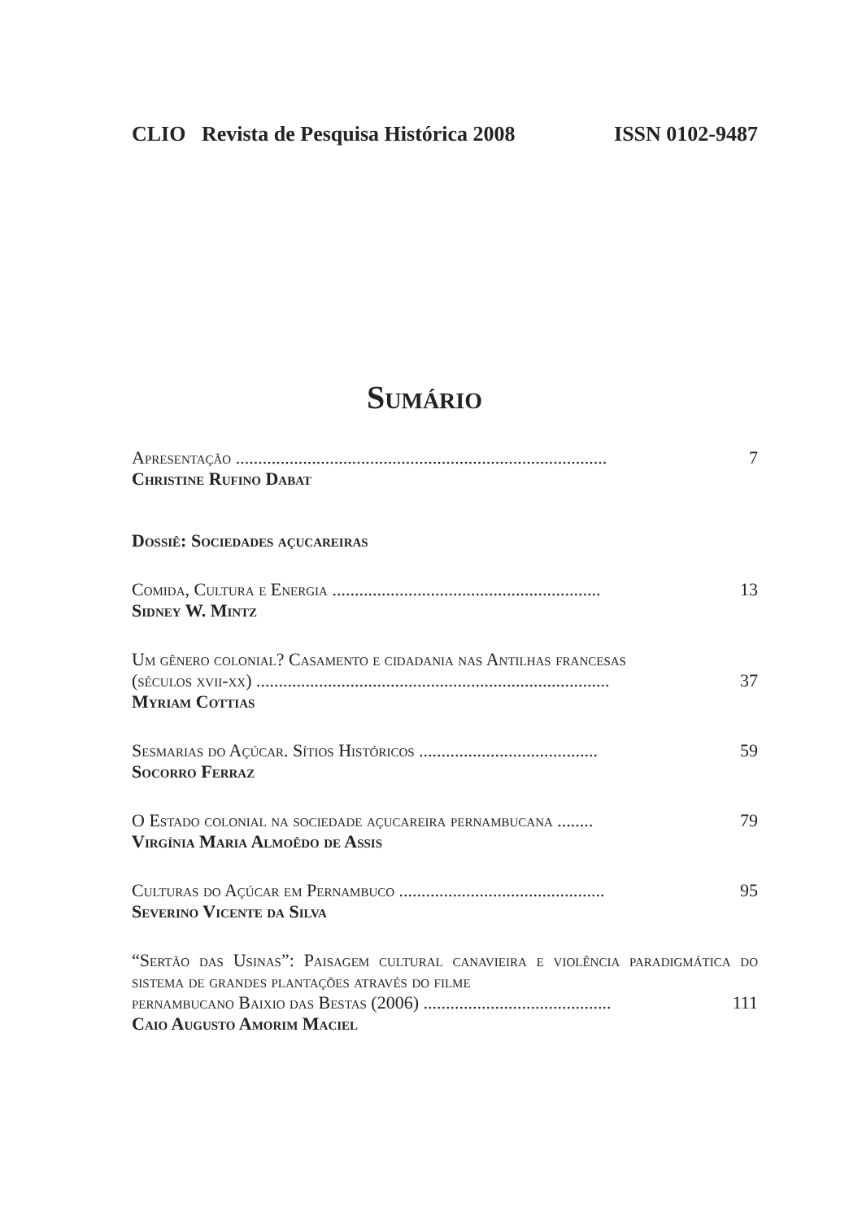CLIO Revista de Pesquisa Histórica 2008 ISSN 0102-9487
Sumário
Apresentação ................................................................................... 7
Christine Rufino Dabat
Dossiê: Sociedades açucareiras
Comida, Cultura e Energia ............................................................ 13
Sidney W. Mintz
Um gênero colonial? Casamento e cidadania nas Antilhas francesas
(séculos xvii-xx) ............................................................................... 37
Myriam Cottias
Sesmarias do Açúcar. Sítios Históricos ........................................ 59
Socorro Ferraz
O Estado colonial na sociedade açucareira pernambucana ........ 79
Virgínia Maria Almoêdo de Assis
Culturas do Açúcar em Pernambuco .............................................. 95
Severino Vicente da Silva
“Sertão das Usinas”: Paisagem cultural canavieira e violência paradigmática do sistema de grandes plantações através do filme
pernambucano Baixio das Bestas (2006) .......................................... 111
Caio Augusto Amorim Maciel